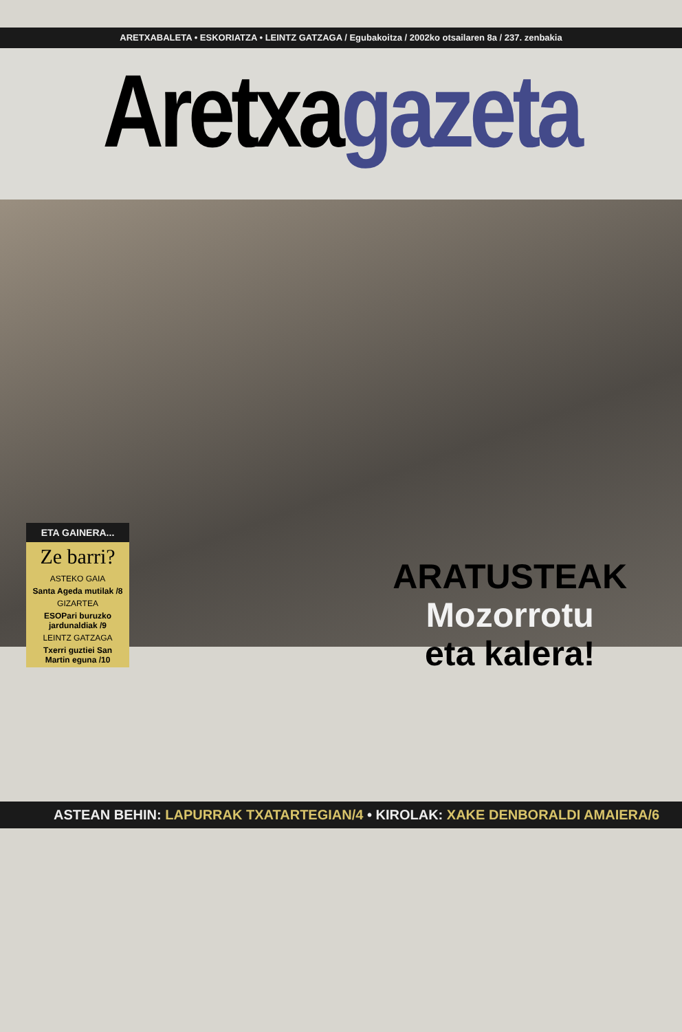ARETXABALETA • ESKORIATZA • LEINTZ GATZAGA / Egubakoitza / 2002ko otsailaren 8a / 237. zenbakia
Aretxagazeta
ETA GAINERA...
Ze barri?
ASTEKO GAIA
Santa Ageda mutilak /8
GIZARTEA
ESOPari buruzko jardunaldiak /9
LEINTZ GATZAGA
Txerri guztiei San Martin eguna /10
ARATUSTEAK
Mozorrotu
eta kalera!
ASTEAN BEHIN: LAPURRAK TXATARTEGIAN/4 • KIROLAK: XAKE DENBORALDI AMAIERA/6